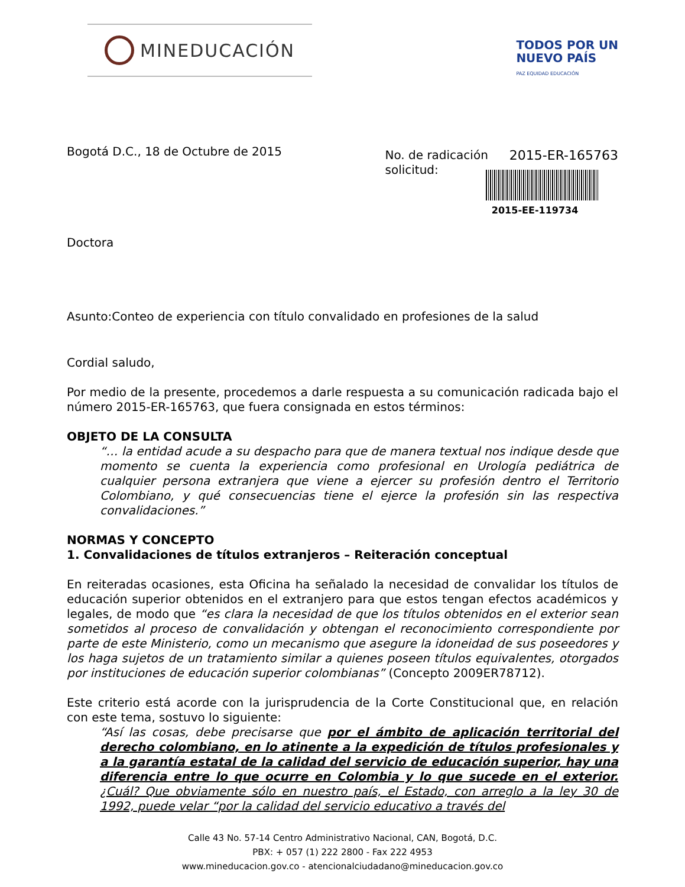MINEDUCACIÓN
TODOS POR UN
NUEVO PAÍS
PAZ EQUIDAD EDUCACIÓN
Bogotá D.C., 18 de Octubre de 2015
No. de radicación
solicitud:
2015-ER-165763
2015-EE-119734
Doctora
Asunto:Conteo de experiencia con título convalidado en profesiones de la salud
Cordial saludo,
Por medio de la presente, procedemos a darle respuesta a su comunicación radicada bajo el número 2015-ER-165763, que fuera consignada en estos términos:
OBJETO DE LA CONSULTA
“… la entidad acude a su despacho para que de manera textual nos indique desde que momento se cuenta la experiencia como profesional en Urología pediátrica de cualquier persona extranjera que viene a ejercer su profesión dentro el Territorio Colombiano, y qué consecuencias tiene el ejerce la profesión sin las respectiva convalidaciones.”
NORMAS Y CONCEPTO
1. Convalidaciones de títulos extranjeros – Reiteración conceptual
En reiteradas ocasiones, esta Oficina ha señalado la necesidad de convalidar los títulos de educación superior obtenidos en el extranjero para que estos tengan efectos académicos y legales, de modo que “es clara la necesidad de que los títulos obtenidos en el exterior sean sometidos al proceso de convalidación y obtengan el reconocimiento correspondiente por parte de este Ministerio, como un mecanismo que asegure la idoneidad de sus poseedores y los haga sujetos de un tratamiento similar a quienes poseen títulos equivalentes, otorgados por instituciones de educación superior colombianas” (Concepto 2009ER78712).
Este criterio está acorde con la jurisprudencia de la Corte Constitucional que, en relación con este tema, sostuvo lo siguiente:
“Así las cosas, debe precisarse que por el ámbito de aplicación territorial del derecho colombiano, en lo atinente a la expedición de títulos profesionales y a la garantía estatal de la calidad del servicio de educación superior, hay una diferencia entre lo que ocurre en Colombia y lo que sucede en el exterior. ¿Cuál? Que obviamente sólo en nuestro país, el Estado, con arreglo a la ley 30 de 1992, puede velar “por la calidad del servicio educativo a través del
Calle 43 No. 57-14 Centro Administrativo Nacional, CAN, Bogotá, D.C.
PBX: + 057 (1) 222 2800 - Fax 222 4953
www.mineducacion.gov.co - atencionalciudadano@mineducacion.gov.co